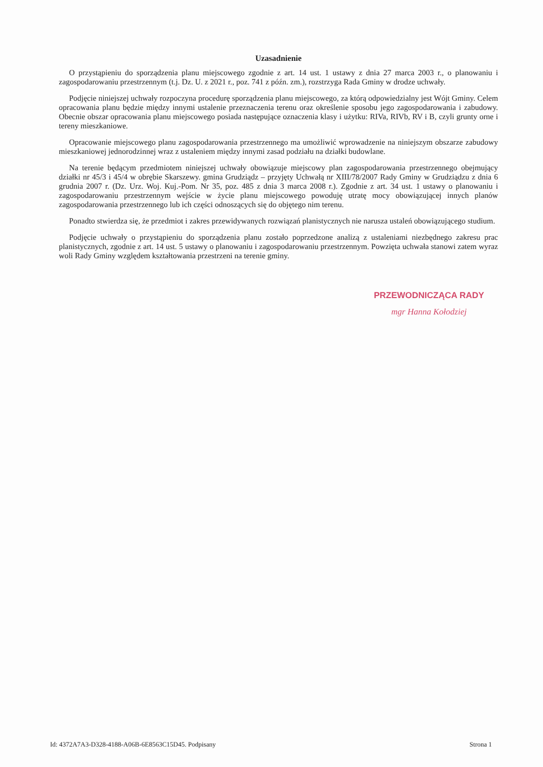Uzasadnienie
O przystąpieniu do sporządzenia planu miejscowego zgodnie z art. 14 ust. 1 ustawy z dnia 27 marca 2003 r., o planowaniu i zagospodarowaniu przestrzennym (t.j. Dz. U. z 2021 r., poz. 741 z późn. zm.), rozstrzyga Rada Gminy w drodze uchwały.
Podjęcie niniejszej uchwały rozpoczyna procedurę sporządzenia planu miejscowego, za którą odpowiedzialny jest Wójt Gminy. Celem opracowania planu będzie między innymi ustalenie przeznaczenia terenu oraz określenie sposobu jego zagospodarowania i zabudowy. Obecnie obszar opracowania planu miejscowego posiada następujące oznaczenia klasy i użytku: RIVa, RIVb, RV i B, czyli grunty orne i tereny mieszkaniowe.
Opracowanie miejscowego planu zagospodarowania przestrzennego ma umożliwić wprowadzenie na niniejszym obszarze zabudowy mieszkaniowej jednorodzinnej wraz z ustaleniem między innymi zasad podziału na działki budowlane.
Na terenie będącym przedmiotem niniejszej uchwały obowiązuje miejscowy plan zagospodarowania przestrzennego obejmujący działki nr 45/3 i 45/4 w obrębie Skarszewy. gmina Grudziądz – przyjęty Uchwałą nr XIII/78/2007 Rady Gminy w Grudziądzu z dnia 6 grudnia 2007 r. (Dz. Urz. Woj. Kuj.-Pom. Nr 35, poz. 485 z dnia 3 marca 2008 r.). Zgodnie z art. 34 ust. 1 ustawy o planowaniu i zagospodarowaniu przestrzennym wejście w życie planu miejscowego powoduję utratę mocy obowiązującej innych planów zagospodarowania przestrzennego lub ich części odnoszących się do objętego nim terenu.
Ponadto stwierdza się, że przedmiot i zakres przewidywanych rozwiązań planistycznych nie narusza ustaleń obowiązującego studium.
Podjęcie uchwały o przystąpieniu do sporządzenia planu zostało poprzedzone analizą z ustaleniami niezbędnego zakresu prac planistycznych, zgodnie z art. 14 ust. 5 ustawy o planowaniu i zagospodarowaniu przestrzennym. Powzięta uchwała stanowi zatem wyraz woli Rady Gminy względem kształtowania przestrzeni na terenie gminy.
PRZEWODNICZĄCA RADY
mgr Hanna Kołodziej
Id: 4372A7A3-D328-4188-A06B-6E8563C15D45. Podpisany Strona 1